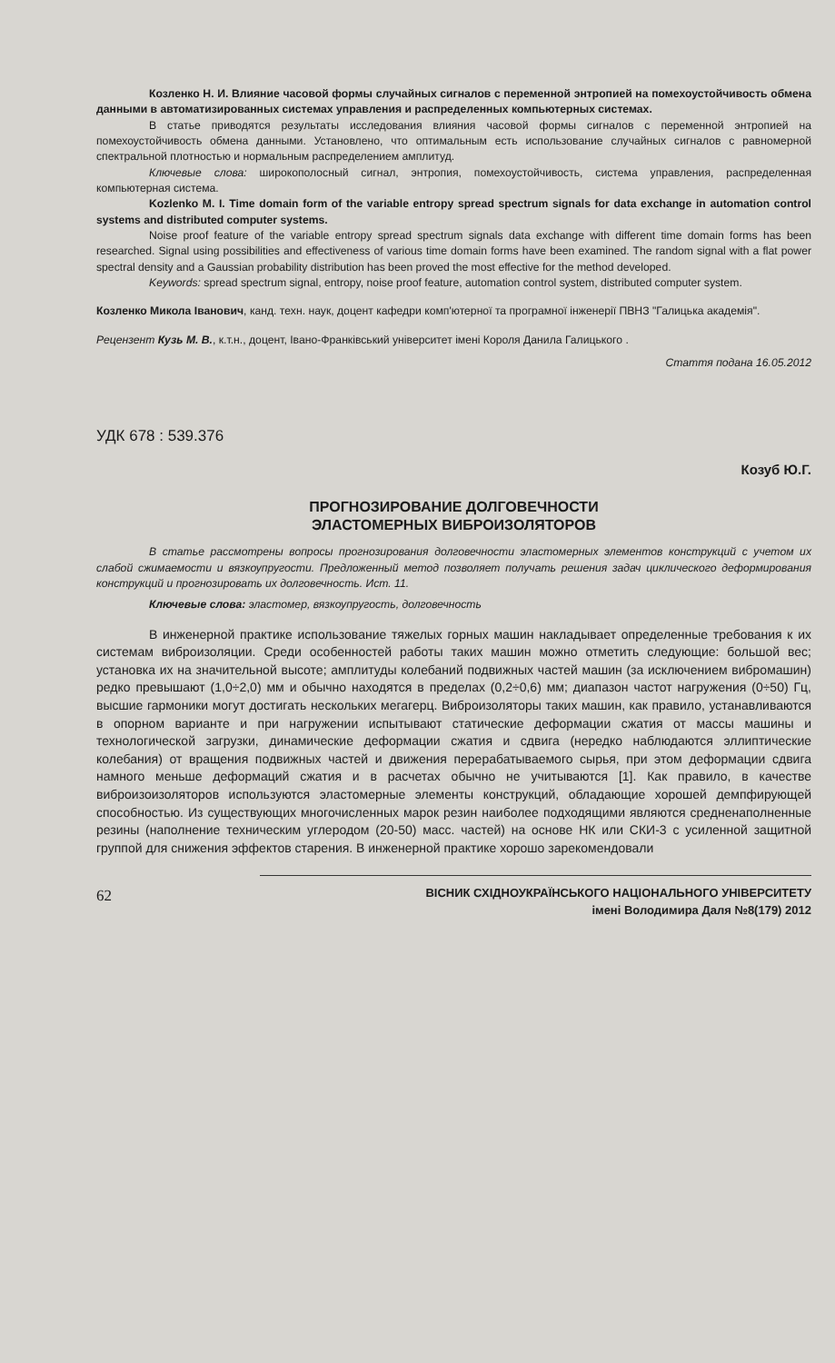Козленко Н. И. Влияние часовой формы случайных сигналов с переменной энтропией на помехоустойчивость обмена данными в автоматизированных системах управления и распределенных компьютерных системах.
В статье приводятся результаты исследования влияния часовой формы сигналов с переменной энтропией на помехоустойчивость обмена данными. Установлено, что оптимальным есть использование случайных сигналов с равномерной спектральной плотностью и нормальным распределением амплитуд.
Ключевые слова: широкополосный сигнал, энтропия, помехоустойчивость, система управления, распределенная компьютерная система.
Kozlenko M. I. Time domain form of the variable entropy spread spectrum signals for data exchange in automation control systems and distributed computer systems.
Noise proof feature of the variable entropy spread spectrum signals data exchange with different time domain forms has been researched. Signal using possibilities and effectiveness of various time domain forms have been examined. The random signal with a flat power spectral density and a Gaussian probability distribution has been proved the most effective for the method developed.
Keywords: spread spectrum signal, entropy, noise proof feature, automation control system, distributed computer system.
Козленко Микола Іванович, канд. техн. наук, доцент кафедри комп'ютерної та програмної інженерії ПВНЗ "Галицька академія".
Рецензент Кузь М. В., к.т.н., доцент, Івано-Франківський університет імені Короля Данила Галицького .
Стаття подана 16.05.2012
УДК 678 : 539.376
Козуб Ю.Г.
ПРОГНОЗИРОВАНИЕ ДОЛГОВЕЧНОСТИ
ЭЛАСТОМЕРНЫХ ВИБРОИЗОЛЯТОРОВ
В статье рассмотрены вопросы прогнозирования долговечности эластомерных элементов конструкций с учетом их слабой сжимаемости и вязкоупругости. Предложенный метод позволяет получать решения задач циклического деформирования конструкций и прогнозировать их долговечность. Ист. 11.
Ключевые слова: эластомер, вязкоупругость, долговечность
В инженерной практике использование тяжелых горных машин накладывает определенные требования к их системам виброизоляции. Среди особенностей работы таких машин можно отметить следующие: большой вес; установка их на значительной высоте; амплитуды колебаний подвижных частей машин (за исключением вибромашин) редко превышают (1,0÷2,0) мм и обычно находятся в пределах (0,2÷0,6) мм; диапазон частот нагружения (0÷50) Гц, высшие гармоники могут достигать нескольких мегагерц. Виброизоляторы таких машин, как правило, устанавливаются в опорном варианте и при нагружении испытывают статические деформации сжатия от массы машины и технологической загрузки, динамические деформации сжатия и сдвига (нередко наблюдаются эллиптические колебания) от вращения подвижных частей и движения перерабатываемого сырья, при этом деформации сдвига намного меньше деформаций сжатия и в расчетах обычно не учитываются [1]. Как правило, в качестве виброизоизоляторов используются эластомерные элементы конструкций, обладающие хорошей демпфирующей способностью. Из существующих многочисленных марок резин наиболее подходящими являются средненаполненные резины (наполнение техническим углеродом (20-50) масс. частей) на основе НК или СКИ-3 с усиленной защитной группой для снижения эффектов старения. В инженерной практике хорошо зарекомендовали
62
ВІСНИК СХІДНОУКРАЇНСЬКОГО НАЦІОНАЛЬНОГО УНІВЕРСИТЕТУ
імені Володимира Даля №8(179) 2012